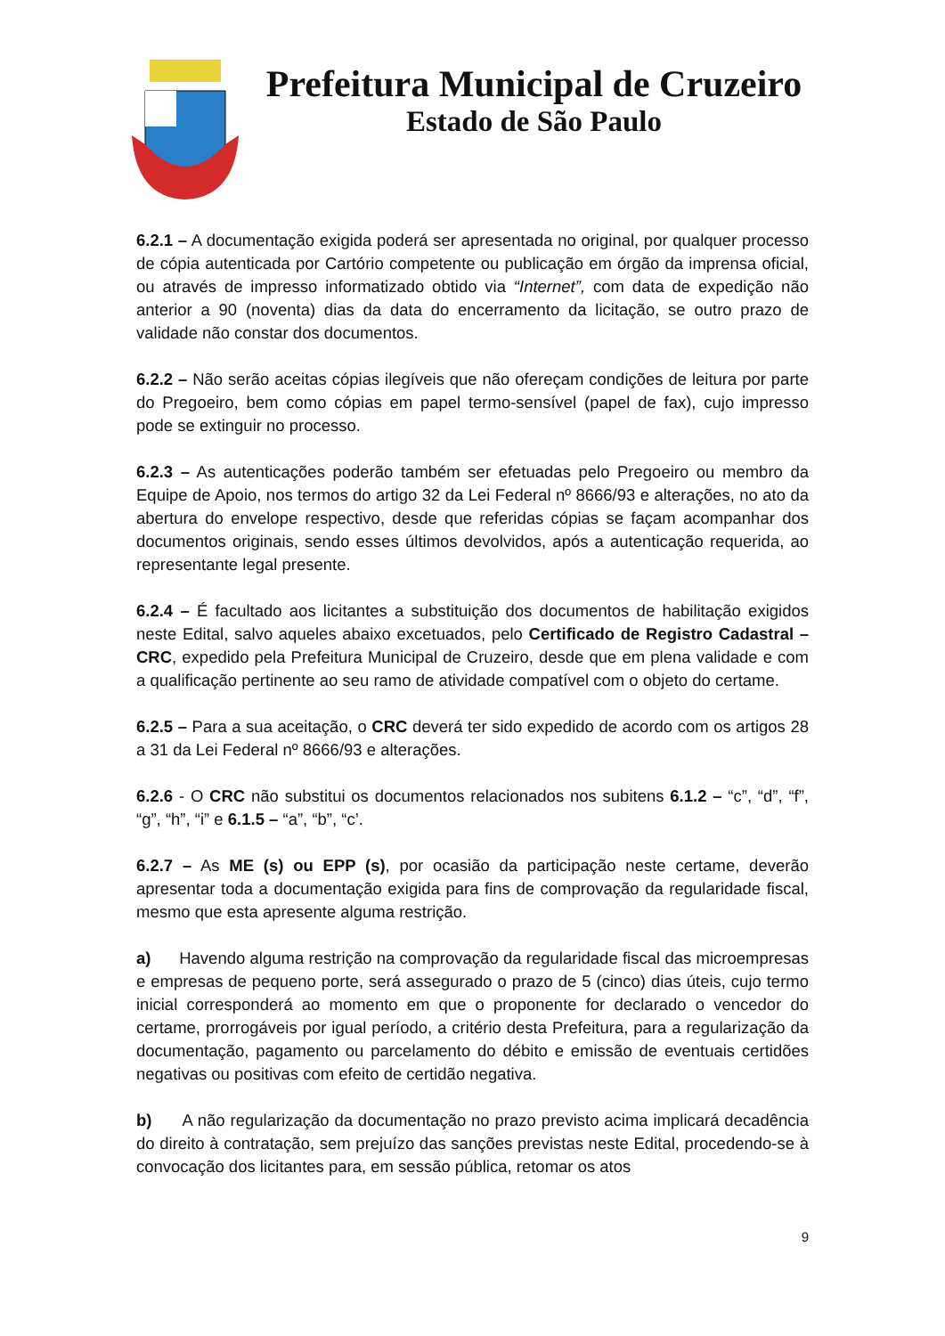Prefeitura Municipal de Cruzeiro
Estado de São Paulo
6.2.1 – A documentação exigida poderá ser apresentada no original, por qualquer processo de cópia autenticada por Cartório competente ou publicação em órgão da imprensa oficial, ou através de impresso informatizado obtido via “Internet”, com data de expedição não anterior a 90 (noventa) dias da data do encerramento da licitação, se outro prazo de validade não constar dos documentos.
6.2.2 – Não serão aceitas cópias ilegíveis que não ofereçam condições de leitura por parte do Pregoeiro, bem como cópias em papel termo-sensível (papel de fax), cujo impresso pode se extinguir no processo.
6.2.3 – As autenticações poderão também ser efetuadas pelo Pregoeiro ou membro da Equipe de Apoio, nos termos do artigo 32 da Lei Federal nº 8666/93 e alterações, no ato da abertura do envelope respectivo, desde que referidas cópias se façam acompanhar dos documentos originais, sendo esses últimos devolvidos, após a autenticação requerida, ao representante legal presente.
6.2.4 – É facultado aos licitantes a substituição dos documentos de habilitação exigidos neste Edital, salvo aqueles abaixo excetuados, pelo Certificado de Registro Cadastral – CRC, expedido pela Prefeitura Municipal de Cruzeiro, desde que em plena validade e com a qualificação pertinente ao seu ramo de atividade compatível com o objeto do certame.
6.2.5 – Para a sua aceitação, o CRC deverá ter sido expedido de acordo com os artigos 28 a 31 da Lei Federal nº 8666/93 e alterações.
6.2.6 - O CRC não substitui os documentos relacionados nos subitens 6.1.2 – “c”, “d”, “f”, “g”, “h”, “i” e 6.1.5 – “a”, “b”, “c’.
6.2.7 – As ME (s) ou EPP (s), por ocasião da participação neste certame, deverão apresentar toda a documentação exigida para fins de comprovação da regularidade fiscal, mesmo que esta apresente alguma restrição.
a) Havendo alguma restrição na comprovação da regularidade fiscal das microempresas e empresas de pequeno porte, será assegurado o prazo de 5 (cinco) dias úteis, cujo termo inicial corresponderá ao momento em que o proponente for declarado o vencedor do certame, prorrogáveis por igual período, a critério desta Prefeitura, para a regularização da documentação, pagamento ou parcelamento do débito e emissão de eventuais certidões negativas ou positivas com efeito de certidão negativa.
b) A não regularização da documentação no prazo previsto acima implicará decadência do direito à contratação, sem prejuízo das sanções previstas neste Edital, procedendo-se à convocação dos licitantes para, em sessão pública, retomar os atos
9